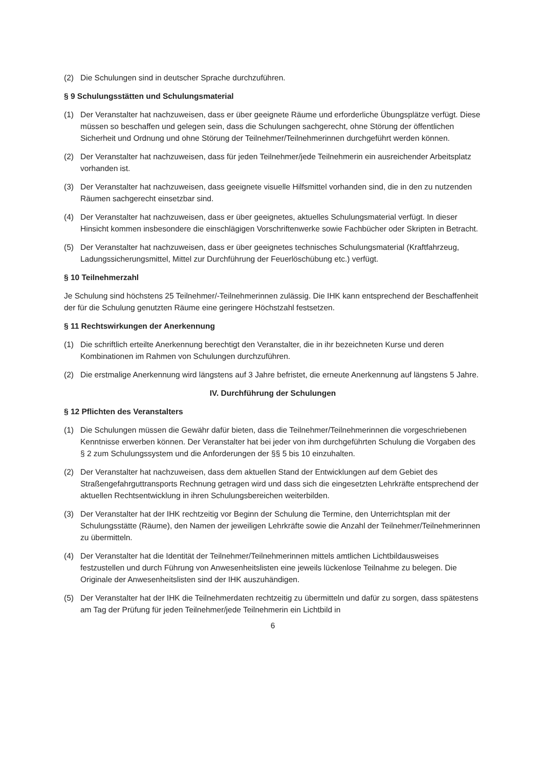(2) Die Schulungen sind in deutscher Sprache durchzuführen.
§ 9 Schulungsstätten und Schulungsmaterial
(1) Der Veranstalter hat nachzuweisen, dass er über geeignete Räume und erforderliche Übungsplätze verfügt. Diese müssen so beschaffen und gelegen sein, dass die Schulungen sachgerecht, ohne Störung der öffentlichen Sicherheit und Ordnung und ohne Störung der Teilnehmer/Teilnehmerinnen durchgeführt werden können.
(2) Der Veranstalter hat nachzuweisen, dass für jeden Teilnehmer/jede Teilnehmerin ein ausreichender Arbeitsplatz vorhanden ist.
(3) Der Veranstalter hat nachzuweisen, dass geeignete visuelle Hilfsmittel vorhanden sind, die in den zu nutzenden Räumen sachgerecht einsetzbar sind.
(4) Der Veranstalter hat nachzuweisen, dass er über geeignetes, aktuelles Schulungsmaterial verfügt. In dieser Hinsicht kommen insbesondere die einschlägigen Vorschriftenwerke sowie Fachbücher oder Skripten in Betracht.
(5) Der Veranstalter hat nachzuweisen, dass er über geeignetes technisches Schulungsmaterial (Kraftfahrzeug, Ladungssicherungsmittel, Mittel zur Durchführung der Feuerlöschübung etc.) verfügt.
§ 10 Teilnehmerzahl
Je Schulung sind höchstens 25 Teilnehmer/-Teilnehmerinnen zulässig. Die IHK kann entsprechend der Beschaffenheit der für die Schulung genutzten Räume eine geringere Höchstzahl festsetzen.
§ 11 Rechtswirkungen der Anerkennung
(1) Die schriftlich erteilte Anerkennung berechtigt den Veranstalter, die in ihr bezeichneten Kurse und deren Kombinationen im Rahmen von Schulungen durchzuführen.
(2) Die erstmalige Anerkennung wird längstens auf 3 Jahre befristet, die erneute Anerkennung auf längstens 5 Jahre.
IV. Durchführung der Schulungen
§ 12 Pflichten des Veranstalters
(1) Die Schulungen müssen die Gewähr dafür bieten, dass die Teilnehmer/Teilnehmerinnen die vorgeschriebenen Kenntnisse erwerben können. Der Veranstalter hat bei jeder von ihm durchgeführten Schulung die Vorgaben des § 2 zum Schulungssystem und die Anforderungen der §§ 5 bis 10 einzuhalten.
(2) Der Veranstalter hat nachzuweisen, dass dem aktuellen Stand der Entwicklungen auf dem Gebiet des Straßengefahrguttransports Rechnung getragen wird und dass sich die eingesetzten Lehrkräfte entsprechend der aktuellen Rechtsentwicklung in ihren Schulungsbereichen weiterbilden.
(3) Der Veranstalter hat der IHK rechtzeitig vor Beginn der Schulung die Termine, den Unterrichtsplan mit der Schulungsstätte (Räume), den Namen der jeweiligen Lehrkräfte sowie die Anzahl der Teilnehmer/Teilnehmerinnen zu übermitteln.
(4) Der Veranstalter hat die Identität der Teilnehmer/Teilnehmerinnen mittels amtlichen Lichtbildausweises festzustellen und durch Führung von Anwesenheitslisten eine jeweils lückenlose Teilnahme zu belegen. Die Originale der Anwesenheitslisten sind der IHK auszuhändigen.
(5) Der Veranstalter hat der IHK die Teilnehmerdaten rechtzeitig zu übermitteln und dafür zu sorgen, dass spätestens am Tag der Prüfung für jeden Teilnehmer/jede Teilnehmerin ein Lichtbild in
6